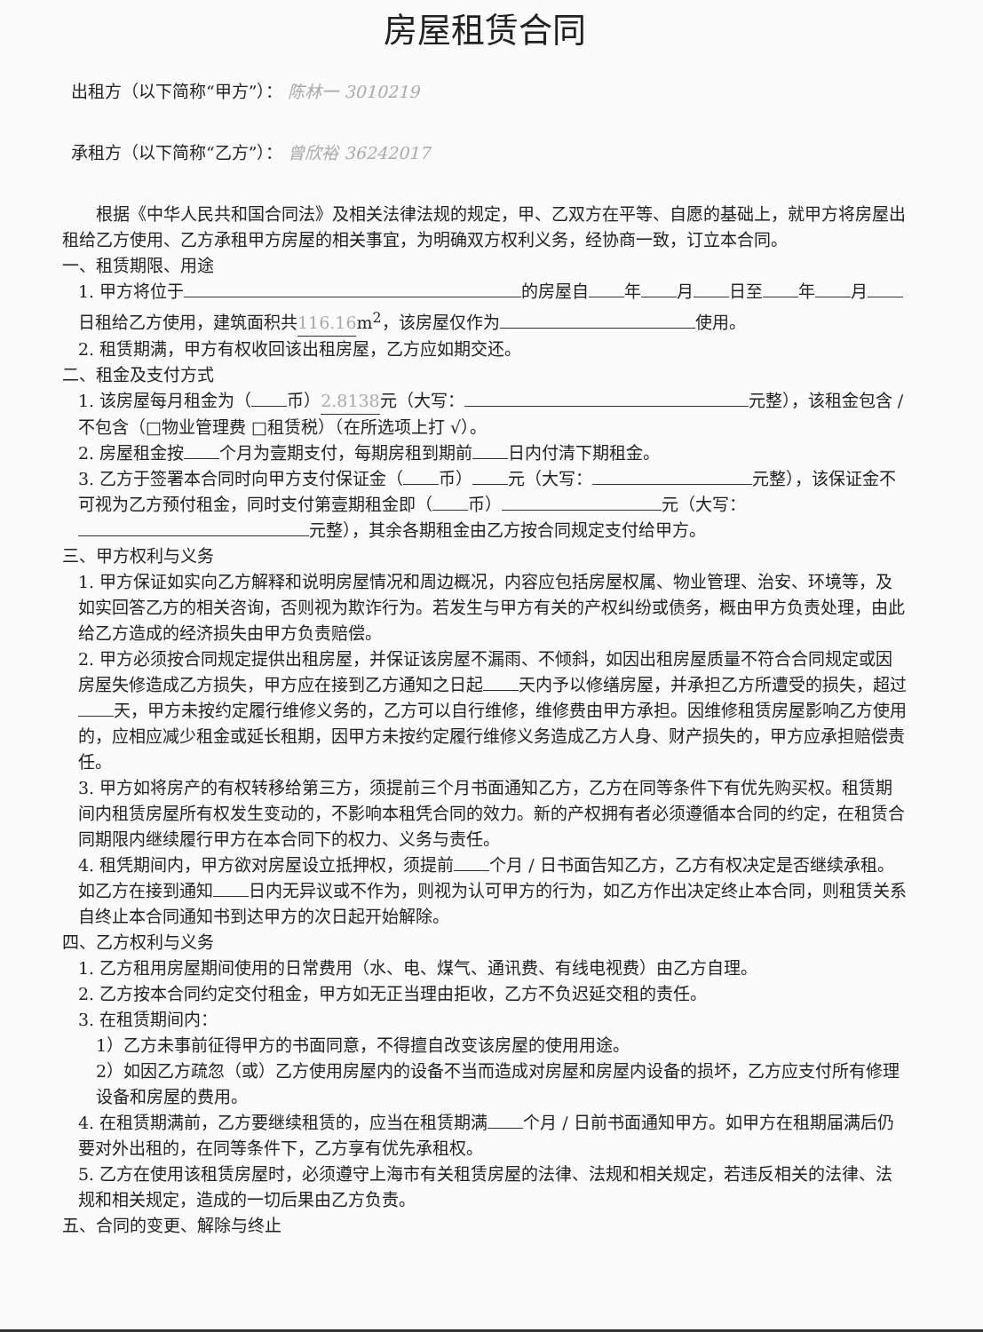房屋租赁合同
出租方（以下简称“甲方”）： 陈林一 3010219
承租方（以下简称“乙方”）： 曾欣裕 36242017
根据《中华人民共和国合同法》及相关法律法规的规定，甲、乙双方在平等、自愿的基础上，就甲方将房屋出租给乙方使用、乙方承租甲方房屋的相关事宜，为明确双方权利义务，经协商一致，订立本合同。
一、租赁期限、用途
1. 甲方将位于 的房屋自 年 月 日至 年 月 日租给乙方使用，建筑面积共 116.16 m<sup>2</sup>，该房屋仅作为 使用。
2. 租赁期满，甲方有权收回该出租房屋，乙方应如期交还。
二、租金及支付方式
1. 该房屋每月租金为（ 币） 2.8138 元（大写： 元整），该租金包含 / 不包含（□物业管理费 □租赁税）（在所选项上打 √）。
2. 房屋租金按 个月为壹期支付，每期房租到期前 日内付清下期租金。
3. 乙方于签署本合同时向甲方支付保证金（ 币） 元（大写： 元整），该保证金不可视为乙方预付租金，同时支付第壹期租金即（ 币） 元（大写： 元整），其余各期租金由乙方按合同规定支付给甲方。
三、甲方权利与义务
1. 甲方保证如实向乙方解释和说明房屋情况和周边概况，内容应包括房屋权属、物业管理、治安、环境等，及如实回答乙方的相关咨询，否则视为欺诈行为。若发生与甲方有关的产权纠纷或债务，概由甲方负责处理，由此给乙方造成的经济损失由甲方负责赔偿。
2. 甲方必须按合同规定提供出租房屋，并保证该房屋不漏雨、不倾斜，如因出租房屋质量不符合合同规定或因房屋失修造成乙方损失，甲方应在接到乙方通知之日起 天内予以修缮房屋，并承担乙方所遭受的损失，超过 天，甲方未按约定履行维修义务的，乙方可以自行维修，维修费由甲方承担。因维修租赁房屋影响乙方使用的，应相应减少租金或延长租期，因甲方未按约定履行维修义务造成乙方人身、财产损失的，甲方应承担赔偿责任。
3. 甲方如将房产的有权转移给第三方，须提前三个月书面通知乙方，乙方在同等条件下有优先购买权。租赁期间内租赁房屋所有权发生变动的，不影响本租凭合同的效力。新的产权拥有者必须遵循本合同的约定，在租赁合同期限内继续履行甲方在本合同下的权力、义务与责任。
4. 租凭期间内，甲方欲对房屋设立抵押权，须提前 个月 / 日书面告知乙方，乙方有权决定是否继续承租。如乙方在接到通知 日内无异议或不作为，则视为认可甲方的行为，如乙方作出决定终止本合同，则租赁关系自终止本合同通知书到达甲方的次日起开始解除。
四、乙方权利与义务
1. 乙方租用房屋期间使用的日常费用（水、电、煤气、通讯费、有线电视费）由乙方自理。
2. 乙方按本合同约定交付租金，甲方如无正当理由拒收，乙方不负迟延交租的责任。
3. 在租赁期间内：
1）乙方未事前征得甲方的书面同意，不得擅自改变该房屋的使用用途。
2）如因乙方疏忽（或）乙方使用房屋内的设备不当而造成对房屋和房屋内设备的损坏，乙方应支付所有修理设备和房屋的费用。
4. 在租赁期满前，乙方要继续租赁的，应当在租赁期满 个月 / 日前书面通知甲方。如甲方在租期届满后仍要对外出租的，在同等条件下，乙方享有优先承租权。
5. 乙方在使用该租赁房屋时，必须遵守上海市有关租赁房屋的法律、法规和相关规定，若违反相关的法律、法规和相关规定，造成的一切后果由乙方负责。
五、合同的变更、解除与终止